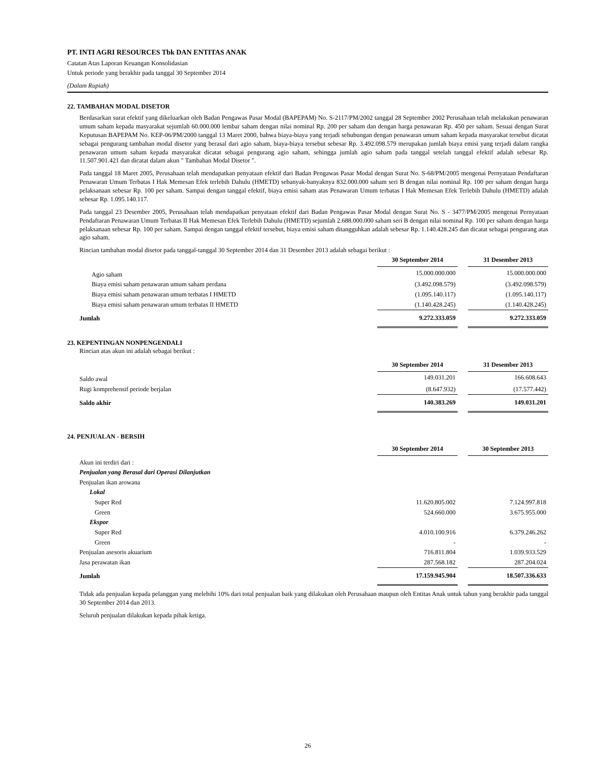PT. INTI AGRI RESOURCES Tbk DAN ENTITAS ANAK
Catatan Atas Laporan Keuangan Konsolidasian
Untuk periode yang berakhir pada tanggal 30 September 2014
(Dalam Rupiah)
22. TAMBAHAN MODAL DISETOR
Berdasarkan surat efektif yang dikeluarkan oleh Badan Pengawas Pasar Modal (BAPEPAM) No. S-2117/PM/2002 tanggal 28 September 2002 Perusahaan telah melakukan penawaran umum saham kepada masyarakat sejumlah 60.000.000 lembar saham dengan nilai nominal Rp. 200 per saham dan dengan harga penawaran Rp. 450 per saham. Sesuai dengan Surat Keputusan BAPEPAM No. KEP-06/PM/2000 tanggal 13 Maret 2000, bahwa biaya-biaya yang terjadi sehubungan dengan penawaran umum saham kepada masyarakat tersebut dicatat sebagai pengurang tambahan modal disetor yang berasal dari agio saham, biaya-biaya tersebut sebesar Rp. 3.492.098.579 merupakan jumlah biaya emisi yang terjadi dalam rangka penawaran umum saham kepada masyarakat dicatat sebagai pengurang agio saham, sehingga jumlah agio saham pada tanggal setelah tanggal efektif adalah sebesar Rp. 11.507.901.421 dan dicatat dalam akun " Tambahan Modal Disetor ".
Pada tanggal 18 Maret 2005, Perusahaan telah mendapatkan penyataan efektif dari Badan Pengawas Pasar Modal dengan Surat No. S-68/PM/2005 mengenai Pernyataan Pendaftaran Penawaran Umum Terbatas I Hak Memesan Efek terlebih Dahulu (HMETD) sebanyak-banyaknya 832.000.000 saham seri B dengan nilai nominal Rp. 100 per saham dengan harga pelaksanaan sebesar Rp. 100 per saham. Sampai dengan tanggal efektif, biaya emisi saham atas Penawaran Umum terbatas I Hak Memesan Efek Terlebih Dahulu (HMETD) adalah sebesar Rp. 1.095.140.117.
Pada tanggal 23 Desember 2005, Perusahaan telah mendapatkan penyataan efektif dari Badan Pengawas Pasar Modal dengan Surat No. S - 3477/PM/2005 mengenai Pernyataan Pendaftaran Penawaran Umum Terbatas II Hak Memesan Efek Terlebih Dahulu (HMETD) sejumlah 2.688.000.000 saham seri B dengan nilai nominal Rp. 100 per saham dengan harga pelaksanaan sebesar Rp. 100 per saham. Sampai dengan tanggal efektif tersebut, biaya emisi saham ditangguhkan adalah sebesar Rp. 1.140.428.245 dan dicatat sebagai pengurang atas agio saham.
Rincian tambahan modal disetor pada tanggal-tanggal 30 September 2014 dan 31 Desember 2013 adalah sebagai berikut :
| | 30 September 2014 | | 31 Desember 2013 |
| Agio saham | 15.000.000.000 | | 15.000.000.000 |
| Biaya emisi saham penawaran umum saham perdana | (3.492.098.579) | | (3.492.098.579) |
| Biaya emisi saham penawaran umum terbatas I HMETD | (1.095.140.117) | | (1.095.140.117) |
| Biaya emisi saham penawaran umum terbatas II HMETD | (1.140.428.245) | | (1.140.428.245) |
| Jumlah | 9.272.333.059 | | 9.272.333.059 |
23. KEPENTINGAN NONPENGENDALI
Rincian atas akun ini adalah sebagai berikut :
| | 30 September 2014 | | 31 Desember 2013 |
| Saldo awal | 149.031.201 | | 166.608.643 |
| Rugi komprehensif periode berjalan | (8.647.932) | | (17.577.442) |
| Saldo akhir | 140.383.269 | | 149.031.201 |
24. PENJUALAN - BERSIH
| | 30 September 2014 | | 30 September 2013 |
| Akun ini terdiri dari : | | | |
| Penjualan yang Berasal dari Operasi Dilanjutkan | | | |
| Penjualan ikan arowana | | | |
| Lokal | | | |
| Super Red | 11.620.805.002 | | 7.124.997.818 |
| Green | 524.660.000 | | 3.675.955.000 |
| Ekspor | | | |
| Super Red | 4.010.100.916 | | 6.379.246.262 |
| Green | - | | - |
| Penjualan asesoris akuarium | 716.811.804 | | 1.039.933.529 |
| Jasa perawatan ikan | 287.568.182 | | 287.204.024 |
| Jumlah | 17.159.945.904 | | 18.507.336.633 |
Tidak ada penjualan kepada pelanggan yang melebihi 10% dari total penjualan baik yang dilakukan oleh Perusahaan maupun oleh Entitas Anak untuk tahun yang berakhir pada tanggal 30 September 2014 dan 2013.
Seluruh penjualan dilakukan kepada pihak ketiga.
26